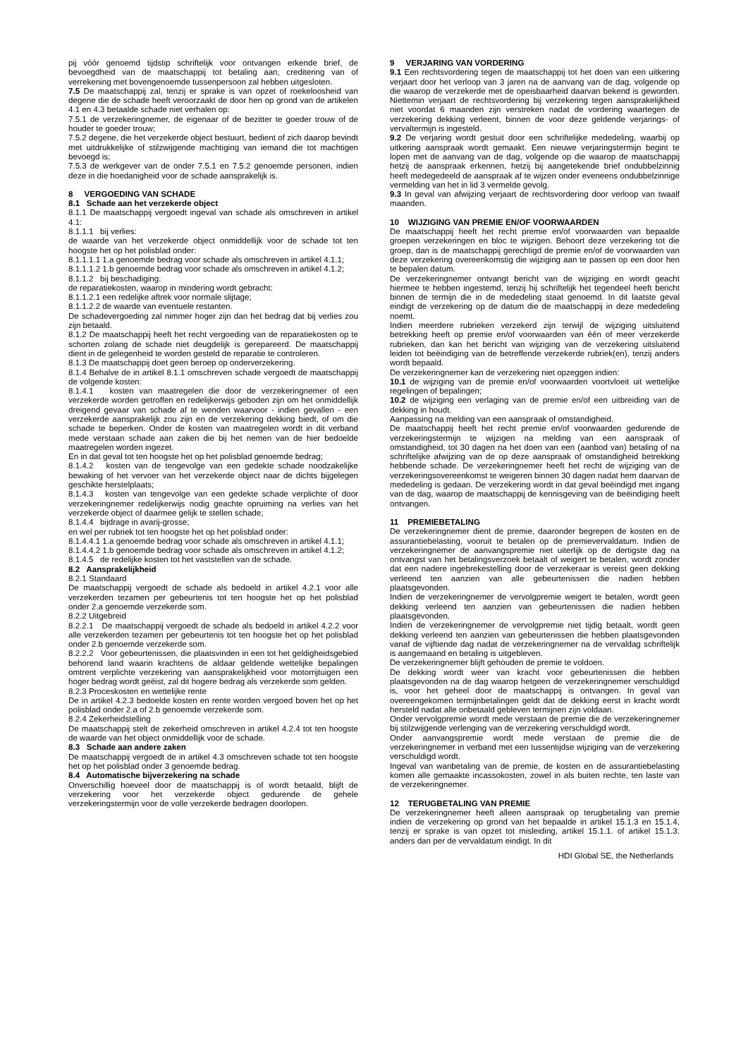pij vóór genoemd tijdstip schriftelijk voor ontvangen erkende brief, de bevoegdheid van de maatschappij tot betaling aan, creditering van of verrekening met bovengenoemde tussenpersoon zal hebben uitgesloten.
7.5 De maatschappij zal, tenzij er sprake is van opzet of roekeloosheid van degene die de schade heeft veroorzaakt de door hen op grond van de artikelen 4.1 en 4.3 betaalde schade niet verhalen op:
7.5.1 de verzekeringnemer, de eigenaar of de bezitter te goeder trouw of de houder te goeder trouw;
7.5.2 degene, die het verzekerde object bestuurt, bedient of zich daarop bevindt met uitdrukkelijke of stilzwijgende machtiging van iemand die tot machtigen bevoegd is;
7.5.3 de werkgever van de onder 7.5.1 en 7.5.2 genoemde personen, indien deze in die hoedanigheid voor de schade aansprakelijk is.
8 VERGOEDING VAN SCHADE
8.1 Schade aan het verzekerde object
8.1.1 De maatschappij vergoedt ingeval van schade als omschreven in artikel 4.1:
8.1.1.1 bij verlies:
de waarde van het verzekerde object onmiddellijk voor de schade tot ten hoogste het op het polisblad onder:
8.1.1.1.1 1.a genoemde bedrag voor schade als omschreven in artikel 4.1.1;
8.1.1.1.2 1.b genoemde bedrag voor schade als omschreven in artikel 4.1.2;
8.1.1.2 bij beschadiging:
de reparatiekosten, waarop in mindering wordt gebracht:
8.1.1.2.1 een redelijke aftrek voor normale slijtage;
8.1.1.2.2 de waarde van eventuele restanten.
De schadevergoeding zal nimmer hoger zijn dan het bedrag dat bij verlies zou zijn betaald.
8.1.2 De maatschappij heeft het recht vergoeding van de reparatiekosten op te schorten zolang de schade niet deugdelijk is gerepareerd. De maatschappij dient in de gelegenheid te worden gesteld de reparatie te controleren.
8.1.3 De maatschappij doet geen beroep op onderverzekering.
8.1.4 Behalve de in artikel 8.1.1 omschreven schade vergoedt de maatschappij de volgende kosten:
8.1.4.1 kosten van maatregelen die door de verzekeringnemer of een verzekerde worden getroffen en redelijkerwijs geboden zijn om het onmiddellijk dreigend gevaar van schade af te wenden waarvoor - indien gevallen - een verzekerde aansprakelijk zou zijn en de verzekering dekking biedt, of om die schade te beperken. Onder de kosten van maatregelen wordt in dit verband mede verstaan schade aan zaken die bij het nemen van de hier bedoelde maatregelen worden ingezet.
En in dat geval tot ten hoogste het op het polisblad genoemde bedrag;
8.1.4.2 kosten van de tengevolge van een gedekte schade noodzakelijke bewaking of het vervoer van het verzekerde object naar de dichts bijgelegen geschikte herstelplaats;
8.1.4.3 kosten van tengevolge van een gedekte schade verplichte of door verzekeringnemer redelijkerwijs nodig geachte opruiming na verlies van het verzekerde object of daarmee gelijk te stellen schade;
8.1.4.4 bijdrage in avarij-grosse;
en wel per rubriek tot ten hoogste het op het polisblad onder:
8.1.4.4.1 1.a genoemde bedrag voor schade als omschreven in artikel 4.1.1;
8.1.4.4.2 1.b genoemde bedrag voor schade als omschreven in artikel 4.1.2;
8.1.4.5 de redelijke kosten tot het vaststellen van de schade.
8.2 Aansprakelijkheid
8.2.1 Standaard
De maatschappij vergoedt de schade als bedoeld in artikel 4.2.1 voor alle verzekerden tezamen per gebeurtenis tot ten hoogste het op het polisblad onder 2.a genoemde verzekerde som.
8.2.2 Uitgebreid
8.2.2.1 De maatschappij vergoedt de schade als bedoeld in artikel 4.2.2 voor alle verzekerden tezamen per gebeurtenis tot ten hoogste het op het polisblad onder 2.b genoemde verzekerde som.
8.2.2.2 Voor gebeurtenissen, die plaatsvinden in een tot het geldigheidsgebied behorend land waarin krachtens de aldaar geldende wettelijke bepalingen omtrent verplichte verzekering van aansprakelijkheid voor motorrijtuigen een hoger bedrag wordt geëist, zal dit hogere bedrag als verzekerde som gelden.
8.2.3 Proceskosten en wettelijke rente
De in artikel 4.2.3 bedoelde kosten en rente worden vergoed boven het op het polisblad onder 2.a of 2.b genoemde verzekerde som.
8.2.4 Zekerheidstelling
De maatschappij stelt de zekerheid omschreven in artikel 4.2.4 tot ten hoogste de waarde van het object onmiddellijk voor de schade.
8.3 Schade aan andere zaken
De maatschappij vergoedt de in artikel 4.3 omschreven schade tot ten hoogste het op het polisblad onder 3 genoemde bedrag.
8.4 Automatische bijverzekering na schade
Onverschillig hoeveel door de maatschappij is of wordt betaald, blijft de verzekering voor het verzekerde object gedurende de gehele verzekeringstermijn voor de volle verzekerde bedragen doorlopen.
9 VERJARING VAN VORDERING
9.1 Een rechtsvordering tegen de maatschappij tot het doen van een uitkering verjaart door het verloop van 3 jaren na de aanvang van de dag, volgende op die waarop de verzekerde met de opeisbaarheid daarvan bekend is geworden. Niettemin verjaart de rechtsvordering bij verzekering tegen aansprakelijkheid niet voordat 6 maanden zijn verstreken nadat de vordering waartegen de verzekering dekking verleent, binnen de voor deze geldende verjarings- of vervaltermijn is ingesteld.
9.2 De verjaring wordt gestuit door een schriftelijke mededeling, waarbij op uitkering aanspraak wordt gemaakt. Een nieuwe verjaringstermijn begint te lopen met de aanvang van de dag, volgende op die waarop de maatschappij hetzij de aanspraak erkennen, hetzij bij aangetekende brief ondubbelzinnig heeft medegedeeld de aanspraak af te wijzen onder eveneens ondubbelzinnige vermelding van het in lid 3 vermelde gevolg.
9.3 In geval van afwijzing verjaart de rechtsvordering door verloop van twaalf maanden.
10 WIJZIGING VAN PREMIE EN/OF VOORWAARDEN
De maatschappij heeft het recht premie en/of voorwaarden van bepaalde groepen verzekeringen en bloc te wijzigen. Behoort deze verzekering tot die groep, dan is de maatschappij gerechtigd de premie en/of de voorwaarden van deze verzekering overeenkomstig die wijziging aan te passen op een door hen te bepalen datum.
De verzekeringnemer ontvangt bericht van de wijziging en wordt geacht hiermee te hebben ingestemd, tenzij hij schriftelijk het tegendeel heeft bericht binnen de termijn die in de mededeling staat genoemd. In dit laatste geval eindigt de verzekering op de datum die de maatschappij in deze mededeling noemt.
Indien meerdere rubrieken verzekerd zijn terwijl de wijziging uitsluitend betrekking heeft op premie en/of voorwaarden van één of meer verzekerde rubrieken, dan kan het bericht van wijziging van de verzekering uitsluitend leiden tot beëindiging van de betreffende verzekerde rubriek(en), tenzij anders wordt bepaald.
De verzekeringnemer kan de verzekering niet opzeggen indien:
10.1 de wijziging van de premie en/of voorwaarden voortvloeit uit wettelijke regelingen of bepalingen;
10.2 de wijziging een verlaging van de premie en/of een uitbreiding van de dekking in houdt.
Aanpassing na melding van een aanspraak of omstandigheid.
De maatschappij heeft het recht premie en/of voorwaarden gedurende de verzekeringstermijn te wijzigen na melding van een aanspraak of omstandigheid, tot 30 dagen na het doen van een (aanbod van) betaling of na schriftelijke afwijzing van de op deze aanspraak of omstandigheid betrekking hebbende schade. De verzekeringnemer heeft het recht de wijziging van de verzekeringsovereenkomst te weigeren binnen 30 dagen nadat hem daarvan de mededeling is gedaan. De verzekering wordt in dat geval beëindigd met ingang van de dag, waarop de maatschappij de kennisgeving van de beëindiging heeft ontvangen.
11 PREMIEBETALING
De verzekeringnemer dient de premie, daaronder begrepen de kosten en de assurantiebelasting, vooruit te betalen op de premievervaldatum. Indien de verzekeringnemer de aanvangspremie niet uiterlijk op de dertigste dag na ontvangst van het betalingsverzoek betaalt of weigert te betalen, wordt zonder dat een nadere ingebrekestelling door de verzekeraar is vereist geen dekking verleend ten aanzien van alle gebeurtenissen die nadien hebben plaatsgevonden.
Indien de verzekeringnemer de vervolgpremie weigert te betalen, wordt geen dekking verleend ten aanzien van gebeurtenissen die nadien hebben plaatsgevonden.
Indien de verzekeringnemer de vervolgpremie niet tijdig betaalt, wordt geen dekking verleend ten aanzien van gebeurtenissen die hebben plaatsgevonden vanaf de vijftiende dag nadat de verzekeringnemer na de vervaldag schriftelijk is aangemaand en betaling is uitgebleven.
De verzekeringnemer blijft gehouden de premie te voldoen.
De dekking wordt weer van kracht voor gebeurtenissen die hebben plaatsgevonden na de dag waarop hetgeen de verzekeringnemer verschuldigd is, voor het geheel door de maatschappij is ontvangen. In geval van overeengekomen termijnbetalingen geldt dat de dekking eerst in kracht wordt hersteld nadat alle onbetaald gebleven termijnen zijn voldaan.
Onder vervolgpremie wordt mede verstaan de premie die de verzekeringnemer bij stilzwijgende verlenging van de verzekering verschuldigd wordt.
Onder aanvangspremie wordt mede verstaan de premie die de verzekeringnemer in verband met een tussentijdse wijziging van de verzekering verschuldigd wordt.
Ingeval van wanbetaling van de premie, de kosten en de assurantiebelasting komen alle gemaakte incassokosten, zowel in als buiten rechte, ten laste van de verzekeringnemer.
12 TERUGBETALING VAN PREMIE
De verzekeringnemer heeft alleen aanspraak op terugbetaling van premie indien de verzekering op grond van het bepaalde in artikel 15.1.3 en 15.1.4, tenzij er sprake is van opzet tot misleiding, artikel 15.1.1. of artikel 15.1.3. anders dan per de vervaldatum eindigt. In dit
HDI Global SE, the Netherlands